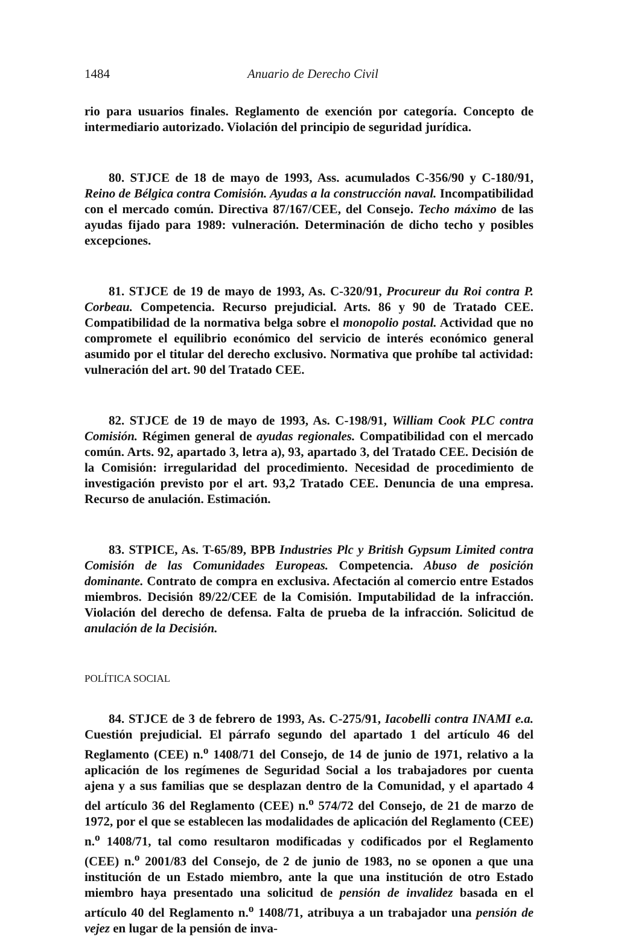1484 Anuario de Derecho Civil
rio para usuarios finales. Reglamento de exención por categoría. Concepto de intermediario autorizado. Violación del principio de seguridad jurídica.
80. STJCE de 18 de mayo de 1993, Ass. acumulados C-356/90 y C-180/91, Reino de Bélgica contra Comisión. Ayudas a la construcción naval. Incompatibilidad con el mercado común. Directiva 87/167/CEE, del Consejo. Techo máximo de las ayudas fijado para 1989: vulneración. Determinación de dicho techo y posibles excepciones.
81. STJCE de 19 de mayo de 1993, As. C-320/91, Procureur du Roi contra P. Corbeau. Competencia. Recurso prejudicial. Arts. 86 y 90 de Tratado CEE. Compatibilidad de la normativa belga sobre el monopolio postal. Actividad que no compromete el equilibrio económico del servicio de interés económico general asumido por el titular del derecho exclusivo. Normativa que prohíbe tal actividad: vulneración del art. 90 del Tratado CEE.
82. STJCE de 19 de mayo de 1993, As. C-198/91, William Cook PLC contra Comisión. Régimen general de ayudas regionales. Compatibilidad con el mercado común. Arts. 92, apartado 3, letra a), 93, apartado 3, del Tratado CEE. Decisión de la Comisión: irregularidad del procedimiento. Necesidad de procedimiento de investigación previsto por el art. 93,2 Tratado CEE. Denuncia de una empresa. Recurso de anulación. Estimación.
83. STPICE, As. T-65/89, BPB Industries Plc y British Gypsum Limited contra Comisión de las Comunidades Europeas. Competencia. Abuso de posición dominante. Contrato de compra en exclusiva. Afectación al comercio entre Estados miembros. Decisión 89/22/CEE de la Comisión. Imputabilidad de la infracción. Violación del derecho de defensa. Falta de prueba de la infracción. Solicitud de anulación de la Decisión.
POLÍTICA SOCIAL
84. STJCE de 3 de febrero de 1993, As. C-275/91, Iacobelli contra INAMI e.a. Cuestión prejudicial. El párrafo segundo del apartado 1 del artículo 46 del Reglamento (CEE) n.<sup>o</sup> 1408/71 del Consejo, de 14 de junio de 1971, relativo a la aplicación de los regímenes de Seguridad Social a los trabajadores por cuenta ajena y a sus familias que se desplazan dentro de la Comunidad, y el apartado 4 del artículo 36 del Reglamento (CEE) n.<sup>o</sup> 574/72 del Consejo, de 21 de marzo de 1972, por el que se establecen las modalidades de aplicación del Reglamento (CEE) n.<sup>o</sup> 1408/71, tal como resultaron modificadas y codificados por el Reglamento (CEE) n.<sup>o</sup> 2001/83 del Consejo, de 2 de junio de 1983, no se oponen a que una institución de un Estado miembro, ante la que una institución de otro Estado miembro haya presentado una solicitud de pensión de invalidez basada en el artículo 40 del Reglamento n.<sup>o</sup> 1408/71, atribuya a un trabajador una pensión de vejez en lugar de la pensión de inva-